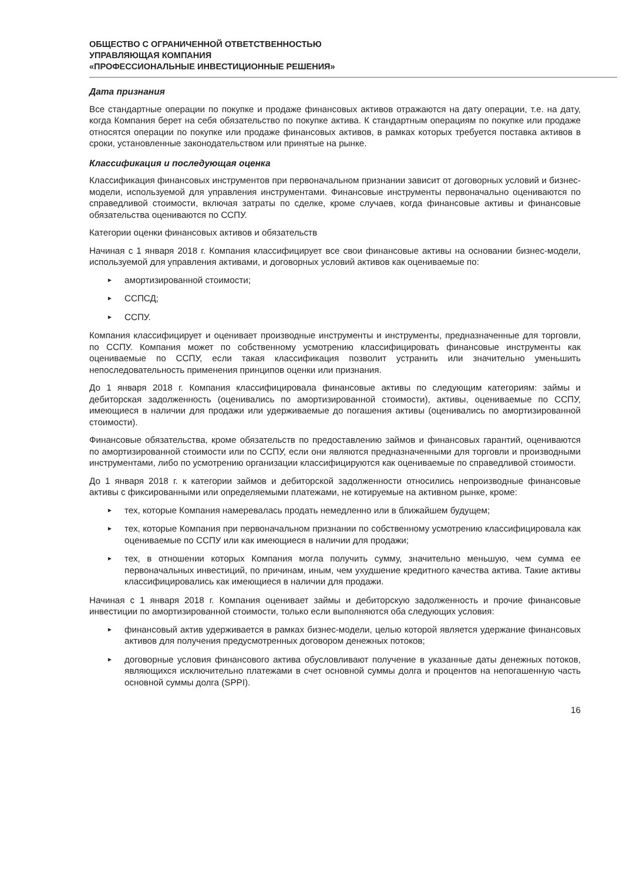ОБЩЕСТВО С ОГРАНИЧЕННОЙ ОТВЕТСТВЕННОСТЬЮ
УПРАВЛЯЮЩАЯ КОМПАНИЯ
«ПРОФЕССИОНАЛЬНЫЕ ИНВЕСТИЦИОННЫЕ РЕШЕНИЯ»
Дата признания
Все стандартные операции по покупке и продаже финансовых активов отражаются на дату операции, т.е. на дату, когда Компания берет на себя обязательство по покупке актива. К стандартным операциям по покупке или продаже относятся операции по покупке или продаже финансовых активов, в рамках которых требуется поставка активов в сроки, установленные законодательством или принятые на рынке.
Классификация и последующая оценка
Классификация финансовых инструментов при первоначальном признании зависит от договорных условий и бизнес-модели, используемой для управления инструментами. Финансовые инструменты первоначально оцениваются по справедливой стоимости, включая затраты по сделке, кроме случаев, когда финансовые активы и финансовые обязательства оцениваются по ССПУ.
Категории оценки финансовых активов и обязательств
Начиная с 1 января 2018 г. Компания классифицирует все свои финансовые активы на основании бизнес-модели, используемой для управления активами, и договорных условий активов как оцениваемые по:
► амортизированной стоимости;
► ССПСД;
► ССПУ.
Компания классифицирует и оценивает производные инструменты и инструменты, предназначенные для торговли, по ССПУ. Компания может по собственному усмотрению классифицировать финансовые инструменты как оцениваемые по ССПУ, если такая классификация позволит устранить или значительно уменьшить непоследовательность применения принципов оценки или признания.
До 1 января 2018 г. Компания классифицировала финансовые активы по следующим категориям: займы и дебиторская задолженность (оценивались по амортизированной стоимости), активы, оцениваемые по ССПУ, имеющиеся в наличии для продажи или удерживаемые до погашения активы (оценивались по амортизированной стоимости).
Финансовые обязательства, кроме обязательств по предоставлению займов и финансовых гарантий, оцениваются по амортизированной стоимости или по ССПУ, если они являются предназначенными для торговли и производными инструментами, либо по усмотрению организации классифицируются как оцениваемые по справедливой стоимости.
До 1 января 2018 г. к категории займов и дебиторской задолженности относились непроизводные финансовые активы с фиксированными или определяемыми платежами, не котируемые на активном рынке, кроме:
► тех, которые Компания намеревалась продать немедленно или в ближайшем будущем;
► тех, которые Компания при первоначальном признании по собственному усмотрению классифицировала как оцениваемые по ССПУ или как имеющиеся в наличии для продажи;
► тех, в отношении которых Компания могла получить сумму, значительно меньшую, чем сумма ее первоначальных инвестиций, по причинам, иным, чем ухудшение кредитного качества актива. Такие активы классифицировались как имеющиеся в наличии для продажи.
Начиная с 1 января 2018 г. Компания оценивает займы и дебиторскую задолженность и прочие финансовые инвестиции по амортизированной стоимости, только если выполняются оба следующих условия:
► финансовый актив удерживается в рамках бизнес-модели, целью которой является удержание финансовых активов для получения предусмотренных договором денежных потоков;
► договорные условия финансового актива обусловливают получение в указанные даты денежных потоков, являющихся исключительно платежами в счет основной суммы долга и процентов на непогашенную часть основной суммы долга (SPPI).
16